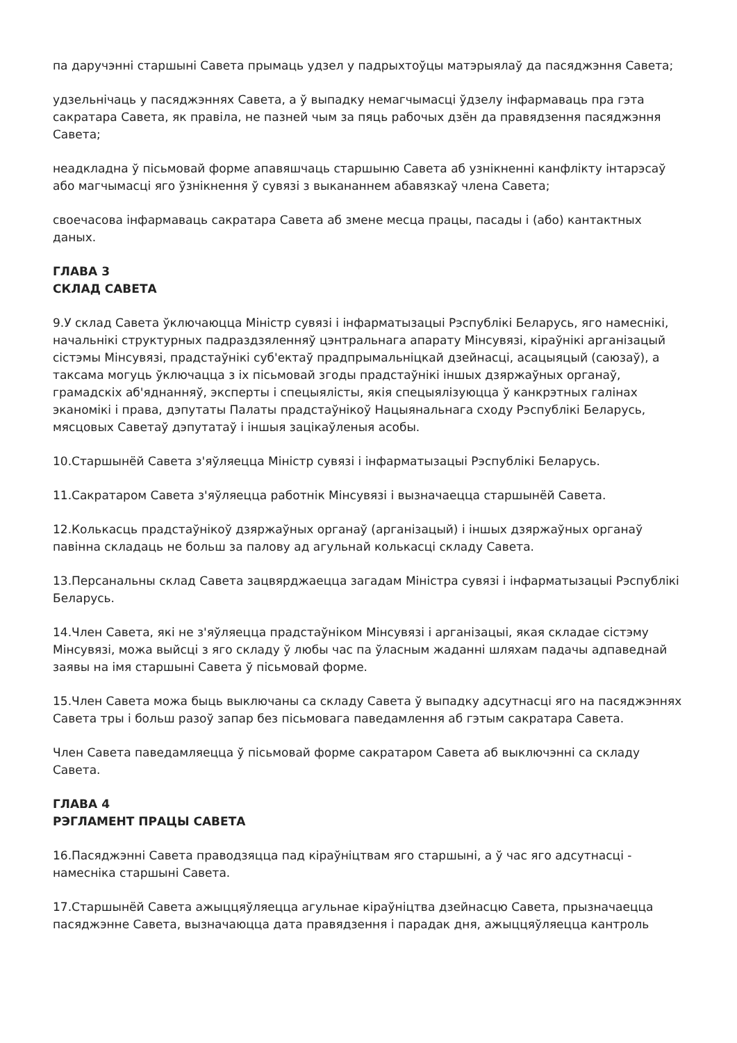па даручэнні старшыні Савета прымаць удзел у падрыхтоўцы матэрыялаў да пасяджэння Савета;
удзельнічаць у пасяджэннях Савета, а ў выпадку немагчымасці ўдзелу інфармаваць пра гэта сакратара Савета, як правіла, не пазней чым за пяць рабочых дзён да правядзення пасяджэння Савета;
неадкладна ў пісьмовай форме апавяшчаць старшыню Савета аб узнікненні канфлікту інтарэсаў або магчымасці яго ўзнікнення ў сувязі з выкананнем абавязкаў члена Савета;
своечасова інфармаваць сакратара Савета аб змене месца працы, пасады і (або) кантактных даных.
ГЛАВА 3
СКЛАД САВЕТА
9.У склад Савета ўключаюцца Міністр сувязі і інфарматызацыі Рэспублікі Беларусь, яго намеснікі, начальнікі структурных падраздзяленняў цэнтральнага апарату Мінсувязі, кіраўнікі арганізацый сістэмы Мінсувязі, прадстаўнікі суб'ектаў прадпрымальніцкай дзейнасці, асацыяцый (саюзаў), а таксама могуць ўключацца з іх пісьмовай згоды прадстаўнікі іншых дзяржаўных органаў, грамадскіх аб'яднанняў, эксперты і спецыялісты, якія спецыялізуюцца ў канкрэтных галінах эканомікі і права, дэпутаты Палаты прадстаўнікоў Нацыянальнага сходу Рэспублікі Беларусь, мясцовых Саветаў дэпутатаў і іншыя зацікаўленыя асобы.
10.Старшынёй Савета з'яўляецца Міністр сувязі і інфарматызацыі Рэспублікі Беларусь.
11.Сакратаром Савета з'яўляецца работнік Мінсувязі і вызначаецца старшынёй Савета.
12.Колькасць прадстаўнікоў дзяржаўных органаў (арганізацый) і іншых дзяржаўных органаў павінна складаць не больш за палову ад агульнай колькасці складу Савета.
13.Персанальны склад Савета зацвярджаецца загадам Міністра сувязі і інфарматызацыі Рэспублікі Беларусь.
14.Член Савета, які не з'яўляецца прадстаўніком Мінсувязі і арганізацыі, якая складае сістэму Мінсувязі, можа выйсці з яго складу ў любы час па ўласным жаданні шляхам падачы адпаведнай заявы на імя старшыні Савета ў пісьмовай форме.
15.Член Савета можа быць выключаны са складу Савета ў выпадку адсутнасці яго на пасяджэннях Савета тры і больш разоў запар без пісьмовага паведамлення аб гэтым сакратара Савета.
Член Савета паведамляецца ў пісьмовай форме сакратаром Савета аб выключэнні са складу Савета.
ГЛАВА 4
РЭГЛАМЕНТ ПРАЦЫ САВЕТА
16.Пасяджэнні Савета праводзяцца пад кіраўніцтвам яго старшыні, а ў час яго адсутнасці - намесніка старшыні Савета.
17.Старшынёй Савета ажыццяўляецца агульнае кіраўніцтва дзейнасцю Савета, прызначаецца пасяджэнне Савета, вызначаюцца дата правядзення і парадак дня, ажыццяўляецца кантроль